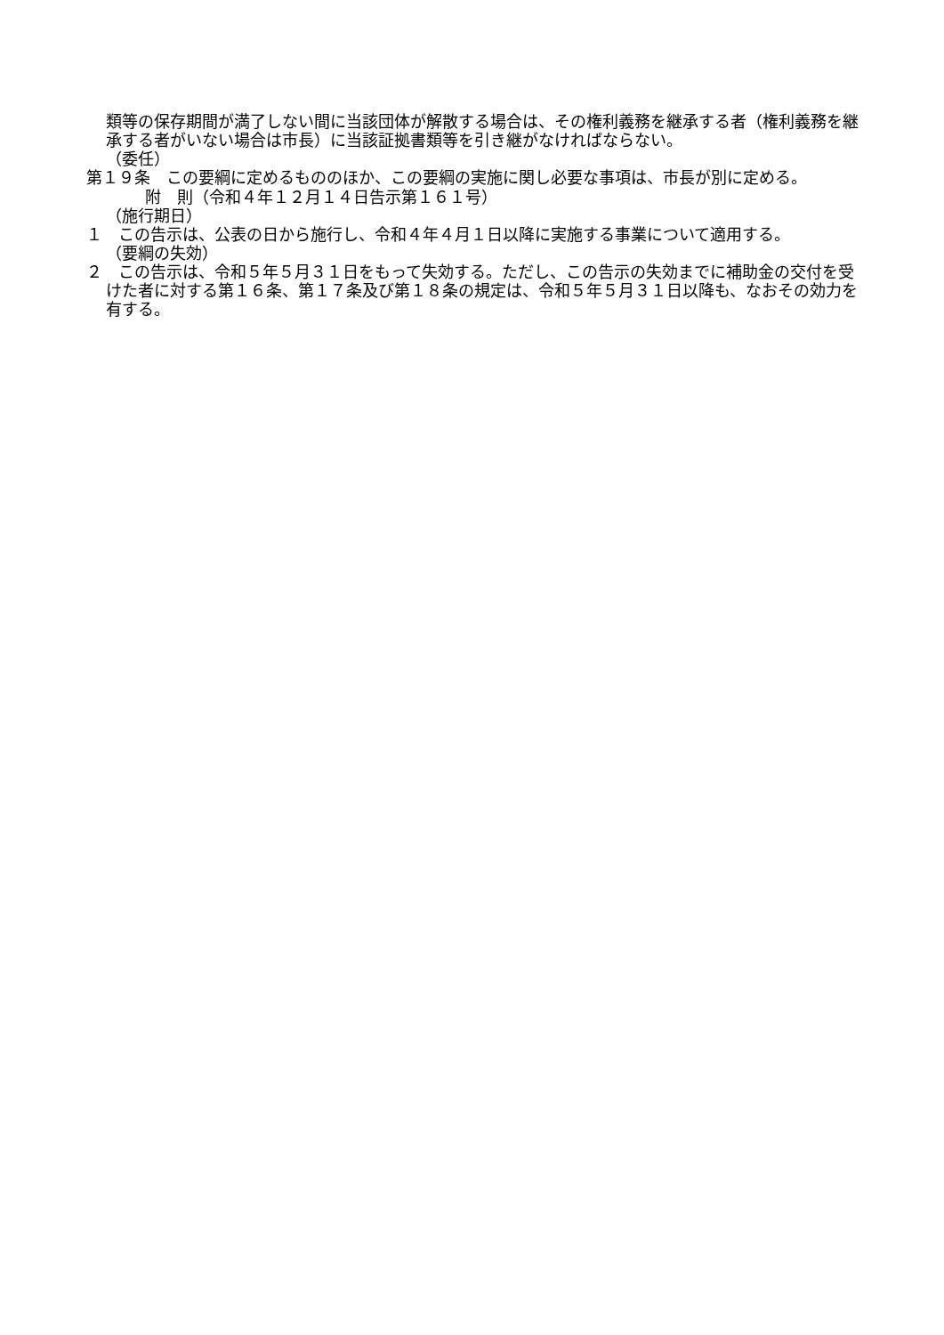類等の保存期間が満了しない間に当該団体が解散する場合は、その権利義務を継承する者（権利義務を継承する者がいない場合は市長）に当該証拠書類等を引き継がなければならない。
（委任）
第１９条　この要綱に定めるもののほか、この要綱の実施に関し必要な事項は、市長が別に定める。
附　則（令和４年１２月１４日告示第１６１号）
（施行期日）
１　この告示は、公表の日から施行し、令和４年４月１日以降に実施する事業について適用する。
（要綱の失効）
２　この告示は、令和５年５月３１日をもって失効する。ただし、この告示の失効までに補助金の交付を受けた者に対する第１６条、第１７条及び第１８条の規定は、令和５年５月３１日以降も、なおその効力を有する。